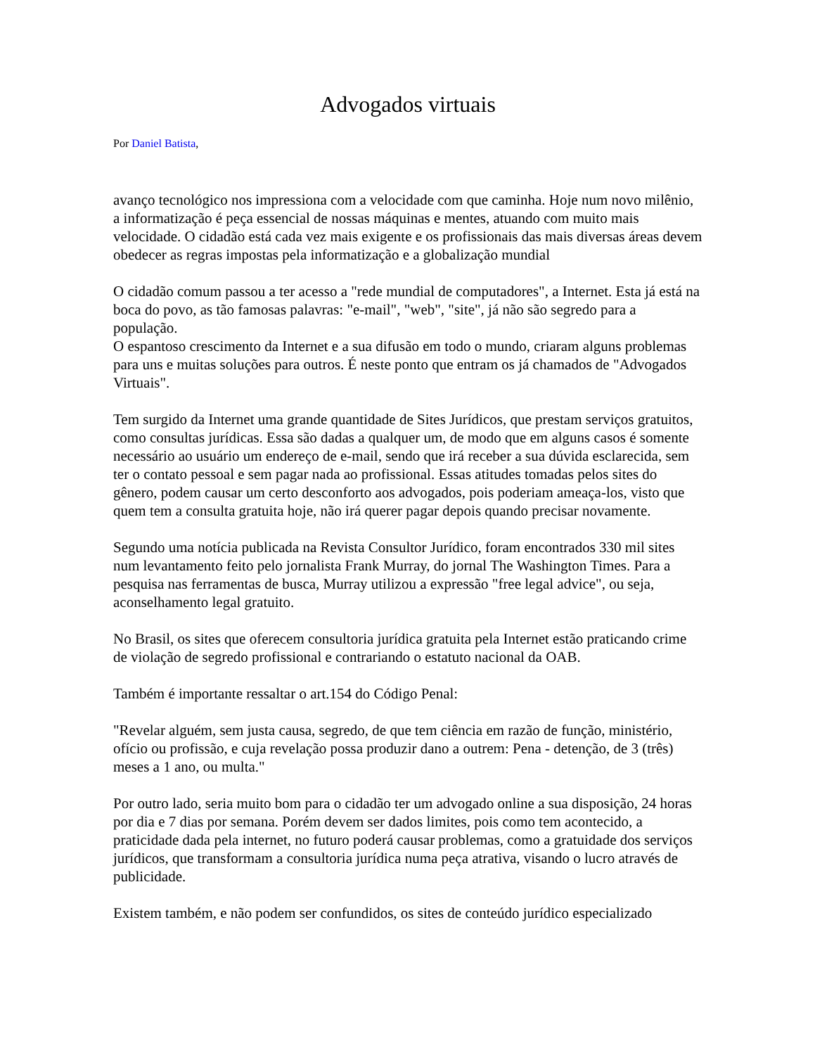Advogados virtuais
Por Daniel Batista,
avanço tecnológico nos impressiona com a velocidade com que caminha. Hoje num novo milênio, a informatização é peça essencial de nossas máquinas e mentes, atuando com muito mais velocidade. O cidadão está cada vez mais exigente e os profissionais das mais diversas áreas devem obedecer as regras impostas pela informatização e a globalização mundial
O cidadão comum passou a ter acesso a "rede mundial de computadores", a Internet. Esta já está na boca do povo, as tão famosas palavras: "e-mail", "web", "site", já não são segredo para a população.
O espantoso crescimento da Internet e a sua difusão em todo o mundo, criaram alguns problemas para uns e muitas soluções para outros. É neste ponto que entram os já chamados de "Advogados Virtuais".
Tem surgido da Internet uma grande quantidade de Sites Jurídicos, que prestam serviços gratuitos, como consultas jurídicas. Essa são dadas a qualquer um, de modo que em alguns casos é somente necessário ao usuário um endereço de e-mail, sendo que irá receber a sua dúvida esclarecida, sem ter o contato pessoal e sem pagar nada ao profissional. Essas atitudes tomadas pelos sites do gênero, podem causar um certo desconforto aos advogados, pois poderiam ameaça-los, visto que quem tem a consulta gratuita hoje, não irá querer pagar depois quando precisar novamente.
Segundo uma notícia publicada na Revista Consultor Jurídico, foram encontrados 330 mil sites num levantamento feito pelo jornalista Frank Murray, do jornal The Washington Times. Para a pesquisa nas ferramentas de busca, Murray utilizou a expressão "free legal advice", ou seja, aconselhamento legal gratuito.
No Brasil, os sites que oferecem consultoria jurídica gratuita pela Internet estão praticando crime de violação de segredo profissional e contrariando o estatuto nacional da OAB.
Também é importante ressaltar o art.154 do Código Penal:
"Revelar alguém, sem justa causa, segredo, de que tem ciência em razão de função, ministério, ofício ou profissão, e cuja revelação possa produzir dano a outrem: Pena - detenção, de 3 (três) meses a 1 ano, ou multa."
Por outro lado, seria muito bom para o cidadão ter um advogado online a sua disposição, 24 horas por dia e 7 dias por semana. Porém devem ser dados limites, pois como tem acontecido, a praticidade dada pela internet, no futuro poderá causar problemas, como a gratuidade dos serviços jurídicos, que transformam a consultoria jurídica numa peça atrativa, visando o lucro através de publicidade.
Existem também, e não podem ser confundidos, os sites de conteúdo jurídico especializado